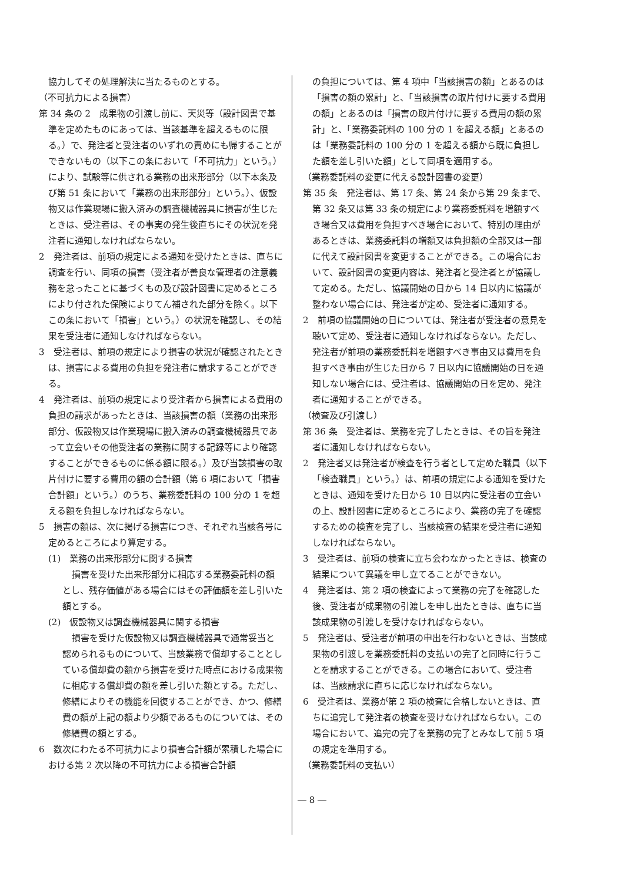協力してその処理解決に当たるものとする。
（不可抗力による損害）
第 34 条の 2　成果物の引渡し前に、天災等（設計図書で基準を定めたものにあっては、当該基準を超えるものに限る。）で、発注者と受注者のいずれの責めにも帰することができないもの（以下この条において「不可抗力」という。）により、試験等に供される業務の出来形部分（以下本条及び第 51 条において「業務の出来形部分」という。）、仮設物又は作業現場に搬入済みの調査機械器具に損害が生じたときは、受注者は、その事実の発生後直ちにその状況を発注者に通知しなければならない。
2　発注者は、前項の規定による通知を受けたときは、直ちに調査を行い、同項の損害（受注者が善良な管理者の注意義務を怠ったことに基づくもの及び設計図書に定めるところにより付された保険によりてん補された部分を除く。以下この条において「損害」という。）の状況を確認し、その結果を受注者に通知しなければならない。
3　受注者は、前項の規定により損害の状況が確認されたときは、損害による費用の負担を発注者に請求することができる。
4　発注者は、前項の規定により受注者から損害による費用の負担の請求があったときは、当該損害の額（業務の出来形部分、仮設物又は作業現場に搬入済みの調査機械器具であって立会いその他受注者の業務に関する記録等により確認することができるものに係る額に限る。）及び当該損害の取片付けに要する費用の額の合計額（第 6 項において「損害合計額」という。）のうち、業務委託料の 100 分の 1 を超える額を負担しなければならない。
5　損害の額は、次に掲げる損害につき、それぞれ当該各号に定めるところにより算定する。
(1)　業務の出来形部分に関する損害
損害を受けた出来形部分に相応する業務委託料の額とし、残存価値がある場合にはその評価額を差し引いた額とする。
(2)　仮設物又は調査機械器具に関する損害
損害を受けた仮設物又は調査機械器具で通常妥当と認められるものについて、当該業務で償却することとしている償却費の額から損害を受けた時点における成果物に相応する償却費の額を差し引いた額とする。ただし、修繕によりその機能を回復することができ、かつ、修繕費の額が上記の額より少額であるものについては、その修繕費の額とする。
6　数次にわたる不可抗力により損害合計額が累積した場合における第 2 次以降の不可抗力による損害合計額
の負担については、第 4 項中「当該損害の額」とあるのは「損害の額の累計」と、「当該損害の取片付けに要する費用の額」とあるのは「損害の取片付けに要する費用の額の累計」と、「業務委託料の 100 分の 1 を超える額」とあるのは「業務委託料の 100 分の 1 を超える額から既に負担した額を差し引いた額」として同項を適用する。
（業務委託料の変更に代える設計図書の変更）
第 35 条　発注者は、第 17 条、第 24 条から第 29 条まで、第 32 条又は第 33 条の規定により業務委託料を増額すべき場合又は費用を負担すべき場合において、特別の理由があるときは、業務委託料の増額又は負担額の全部又は一部に代えて設計図書を変更することができる。この場合において、設計図書の変更内容は、発注者と受注者とが協議して定める。ただし、協議開始の日から 14 日以内に協議が整わない場合には、発注者が定め、受注者に通知する。
2　前項の協議開始の日については、発注者が受注者の意見を聴いて定め、受注者に通知しなければならない。ただし、発注者が前項の業務委託料を増額すべき事由又は費用を負担すべき事由が生じた日から 7 日以内に協議開始の日を通知しない場合には、受注者は、協議開始の日を定め、発注者に通知することができる。
（検査及び引渡し）
第 36 条　受注者は、業務を完了したときは、その旨を発注者に通知しなければならない。
2　発注者又は発注者が検査を行う者として定めた職員（以下「検査職員」という。）は、前項の規定による通知を受けたときは、通知を受けた日から 10 日以内に受注者の立会いの上、設計図書に定めるところにより、業務の完了を確認するための検査を完了し、当該検査の結果を受注者に通知しなければならない。
3　受注者は、前項の検査に立ち会わなかったときは、検査の結果について異議を申し立てることができない。
4　発注者は、第 2 項の検査によって業務の完了を確認した後、受注者が成果物の引渡しを申し出たときは、直ちに当該成果物の引渡しを受けなければならない。
5　発注者は、受注者が前項の申出を行わないときは、当該成果物の引渡しを業務委託料の支払いの完了と同時に行うことを請求することができる。この場合において、受注者は、当該請求に直ちに応じなければならない。
6　受注者は、業務が第 2 項の検査に合格しないときは、直ちに追完して発注者の検査を受けなければならない。この場合において、追完の完了を業務の完了とみなして前 5 項の規定を準用する。
（業務委託料の支払い）
― 8 ―